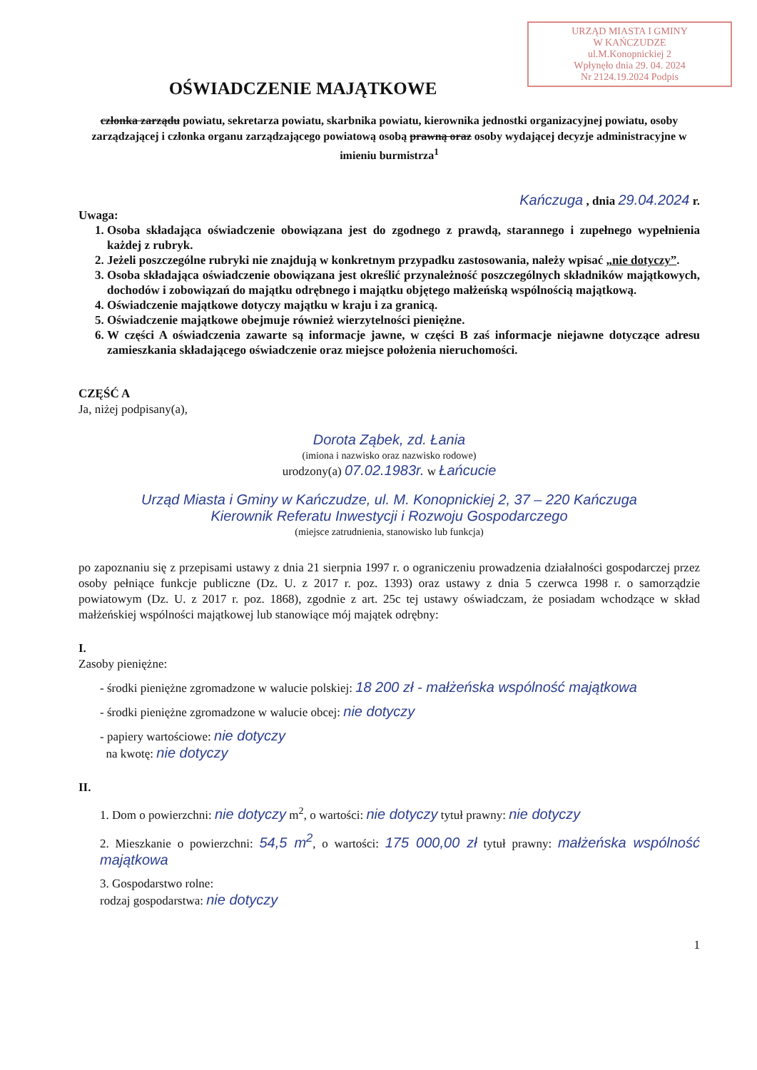URZĄD MIASTA I GMINY
W KAŃCZUDZE
ul.M.Konopnickiej 2
Wpłynęło dnia 29. 04. 2024
Nr 2124.19.2024 Podpis
OŚWIADCZENIE MAJĄTKOWE
członka zarządu powiatu, sekretarza powiatu, skarbnika powiatu, kierownika jednostki organizacyjnej powiatu, osoby zarządzającej i członka organu zarządzającego powiatową osobą prawną oraz osoby wydającej decyzje administracyjne w imieniu burmistrza<sup>1</sup>
Kańczuga , dnia 29.04.2024 r.
Uwaga:
1. Osoba składająca oświadczenie obowiązana jest do zgodnego z prawdą, starannego i zupełnego wypełnienia każdej z rubryk.
2. Jeżeli poszczególne rubryki nie znajdują w konkretnym przypadku zastosowania, należy wpisać „nie dotyczy”.
3. Osoba składająca oświadczenie obowiązana jest określić przynależność poszczególnych składników majątkowych, dochodów i zobowiązań do majątku odrębnego i majątku objętego małżeńską wspólnością majątkową.
4. Oświadczenie majątkowe dotyczy majątku w kraju i za granicą.
5. Oświadczenie majątkowe obejmuje również wierzytelności pieniężne.
6. W części A oświadczenia zawarte są informacje jawne, w części B zaś informacje niejawne dotyczące adresu zamieszkania składającego oświadczenie oraz miejsce położenia nieruchomości.
CZĘŚĆ A
Ja, niżej podpisany(a),
Dorota Ząbek, zd. Łania
(imiona i nazwisko oraz nazwisko rodowe)
urodzony(a) 07.02.1983r. w Łańcucie
Urząd Miasta i Gminy w Kańczudze, ul. M. Konopnickiej 2, 37 – 220 Kańczuga
Kierownik Referatu Inwestycji i Rozwoju Gospodarczego
(miejsce zatrudnienia, stanowisko lub funkcja)
po zapoznaniu się z przepisami ustawy z dnia 21 sierpnia 1997 r. o ograniczeniu prowadzenia działalności gospodarczej przez osoby pełniące funkcje publiczne (Dz. U. z 2017 r. poz. 1393) oraz ustawy z dnia 5 czerwca 1998 r. o samorządzie powiatowym (Dz. U. z 2017 r. poz. 1868), zgodnie z art. 25c tej ustawy oświadczam, że posiadam wchodzące w skład małżeńskiej wspólności majątkowej lub stanowiące mój majątek odrębny:
I.
Zasoby pieniężne:
- środki pieniężne zgromadzone w walucie polskiej: 18 200 zł - małżeńska wspólność majątkowa
- środki pieniężne zgromadzone w walucie obcej: nie dotyczy
- papiery wartościowe: nie dotyczy
na kwotę: nie dotyczy
II.
1. Dom o powierzchni: nie dotyczy m<sup>2</sup>, o wartości: nie dotyczy tytuł prawny: nie dotyczy
2. Mieszkanie o powierzchni: 54,5 m<sup>2</sup>, o wartości: 175 000,00 zł tytuł prawny: małżeńska wspólność majątkowa
3. Gospodarstwo rolne:
rodzaj gospodarstwa: nie dotyczy
1